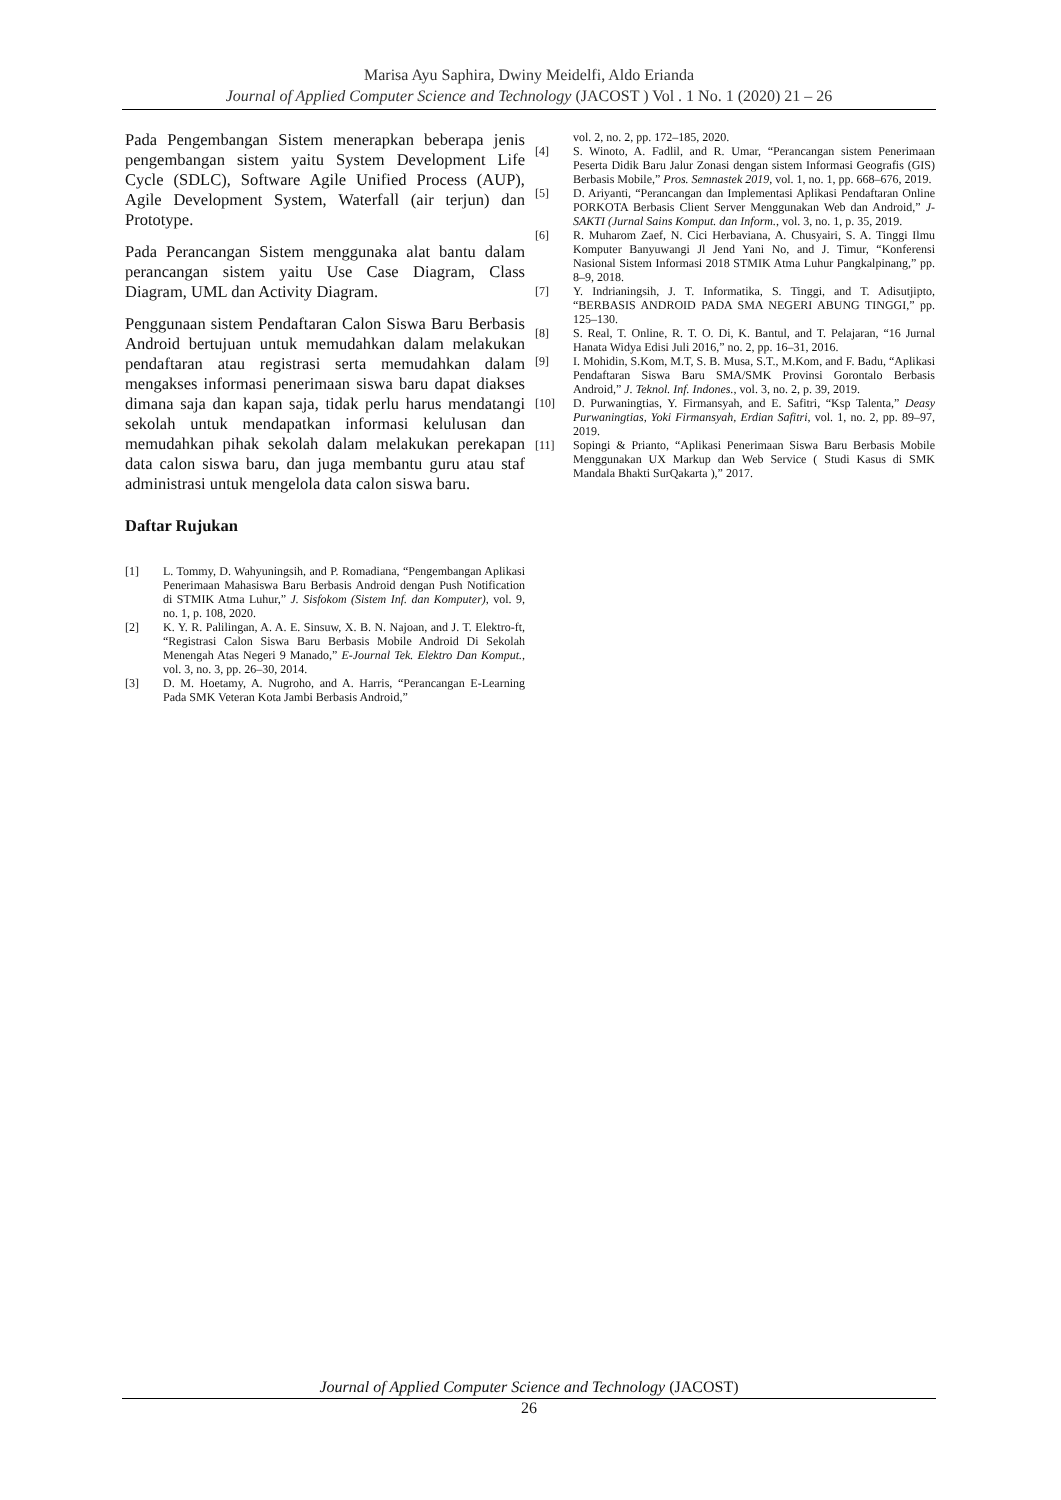Marisa Ayu Saphira, Dwiny Meidelfi, Aldo Erianda
Journal of Applied Computer Science and Technology (JACOST ) Vol . 1 No. 1 (2020) 21 – 26
Pada Pengembangan Sistem menerapkan beberapa jenis pengembangan sistem yaitu System Development Life Cycle (SDLC), Software Agile Unified Process (AUP), Agile Development System, Waterfall (air terjun) dan Prototype.
Pada Perancangan Sistem menggunaka alat bantu dalam perancangan sistem yaitu Use Case Diagram, Class Diagram, UML dan Activity Diagram.
Penggunaan sistem Pendaftaran Calon Siswa Baru Berbasis Android bertujuan untuk memudahkan dalam melakukan pendaftaran atau registrasi serta memudahkan dalam mengakses informasi penerimaan siswa baru dapat diakses dimana saja dan kapan saja, tidak perlu harus mendatangi sekolah untuk mendapatkan informasi kelulusan dan memudahkan pihak sekolah dalam melakukan perekapan data calon siswa baru, dan juga membantu guru atau staf administrasi untuk mengelola data calon siswa baru.
Daftar Rujukan
[1] L. Tommy, D. Wahyuningsih, and P. Romadiana, “Pengembangan Aplikasi Penerimaan Mahasiswa Baru Berbasis Android dengan Push Notification di STMIK Atma Luhur,” J. Sisfokom (Sistem Inf. dan Komputer), vol. 9, no. 1, p. 108, 2020.
[2] K. Y. R. Palilingan, A. A. E. Sinsuw, X. B. N. Najoan, and J. T. Elektro-ft, “Registrasi Calon Siswa Baru Berbasis Mobile Android Di Sekolah Menengah Atas Negeri 9 Manado,” E-Journal Tek. Elektro Dan Komput., vol. 3, no. 3, pp. 26–30, 2014.
[3] D. M. Hoetamy, A. Nugroho, and A. Harris, “Perancangan E-Learning Pada SMK Veteran Kota Jambi Berbasis Android,”
vol. 2, no. 2, pp. 172–185, 2020.
[4] S. Winoto, A. Fadlil, and R. Umar, “Perancangan sistem Penerimaan Peserta Didik Baru Jalur Zonasi dengan sistem Informasi Geografis (GIS) Berbasis Mobile,” Pros. Semnastek 2019, vol. 1, no. 1, pp. 668–676, 2019.
[5] D. Ariyanti, “Perancangan dan Implementasi Aplikasi Pendaftaran Online PORKOTA Berbasis Client Server Menggunakan Web dan Android,” J-SAKTI (Jurnal Sains Komput. dan Inform., vol. 3, no. 1, p. 35, 2019.
[6] R. Muharom Zaef, N. Cici Herbaviana, A. Chusyairi, S. A. Tinggi Ilmu Komputer Banyuwangi Jl Jend Yani No, and J. Timur, “Konferensi Nasional Sistem Informasi 2018 STMIK Atma Luhur Pangkalpinang,” pp. 8–9, 2018.
[7] Y. Indrianingsih, J. T. Informatika, S. Tinggi, and T. Adisutjipto, “BERBASIS ANDROID PADA SMA NEGERI ABUNG TINGGI,” pp. 125–130.
[8] S. Real, T. Online, R. T. O. Di, K. Bantul, and T. Pelajaran, “16 Jurnal Hanata Widya Edisi Juli 2016,” no. 2, pp. 16–31, 2016.
[9] I. Mohidin, S.Kom, M.T, S. B. Musa, S.T., M.Kom, and F. Badu, “Aplikasi Pendaftaran Siswa Baru SMA/SMK Provinsi Gorontalo Berbasis Android,” J. Teknol. Inf. Indones., vol. 3, no. 2, p. 39, 2019.
[10] D. Purwaningtias, Y. Firmansyah, and E. Safitri, “Ksp Talenta,” Deasy Purwaningtias, Yoki Firmansyah, Erdian Safitri, vol. 1, no. 2, pp. 89–97, 2019.
[11] Sopingi & Prianto, “Aplikasi Penerimaan Siswa Baru Berbasis Mobile Menggunakan UX Markup dan Web Service ( Studi Kasus di SMK Mandala Bhakti SurQakarta ),” 2017.
Journal of Applied Computer Science and Technology (JACOST)
26